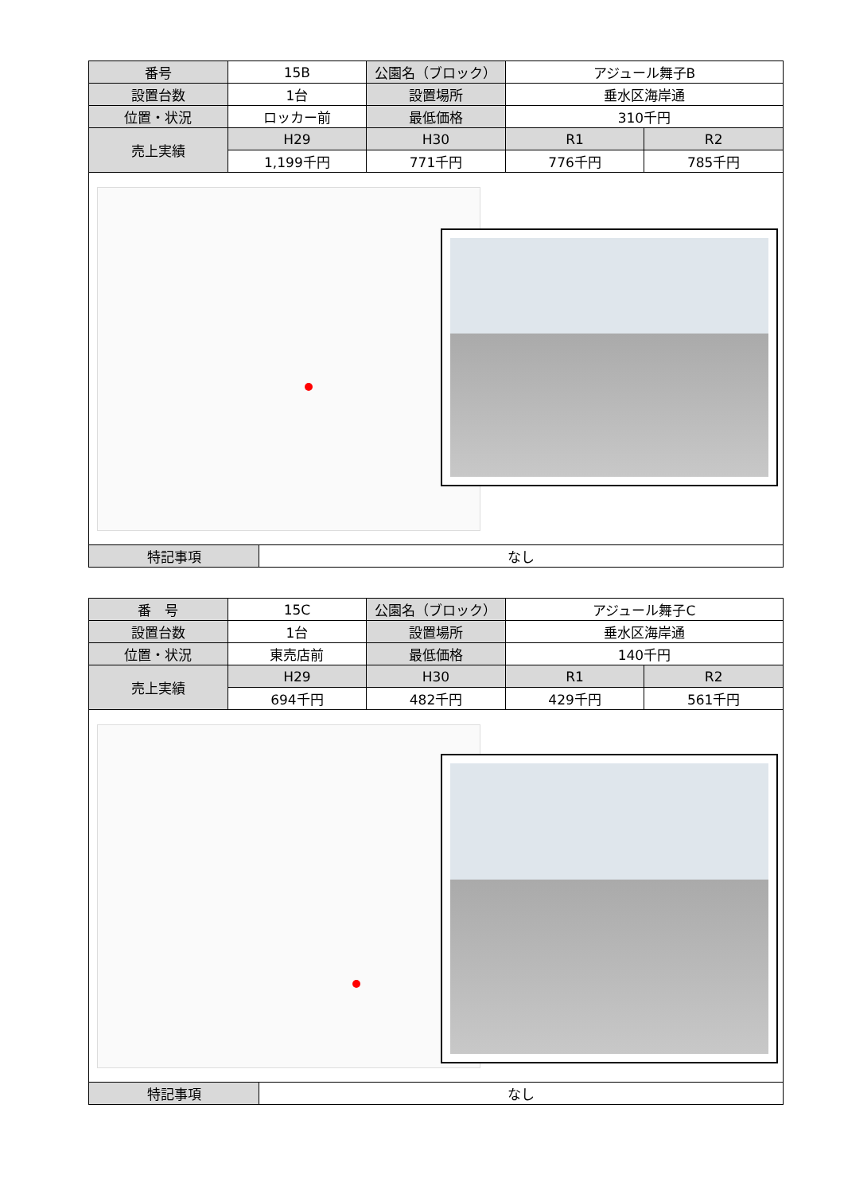| 番号 | 15B | 公園名（ブロック） | アジュール舞子B | |
| 設置台数 | 1台 | 設置場所 | 垂水区海岸通 | |
| 位置・状況 | ロッカー前 | 最低価格 | 310千円 | |
| 売上実績 | H29 | H30 | R1 | R2 |
| | 1,199千円 | 771千円 | 776千円 | 785千円 |
| 特記事項 | なし |
| 番 号 | 15C | 公園名（ブロック） | アジュール舞子C | |
| 設置台数 | 1台 | 設置場所 | 垂水区海岸通 | |
| 位置・状況 | 東売店前 | 最低価格 | 140千円 | |
| 売上実績 | H29 | H30 | R1 | R2 |
| | 694千円 | 482千円 | 429千円 | 561千円 |
| 特記事項 | なし |